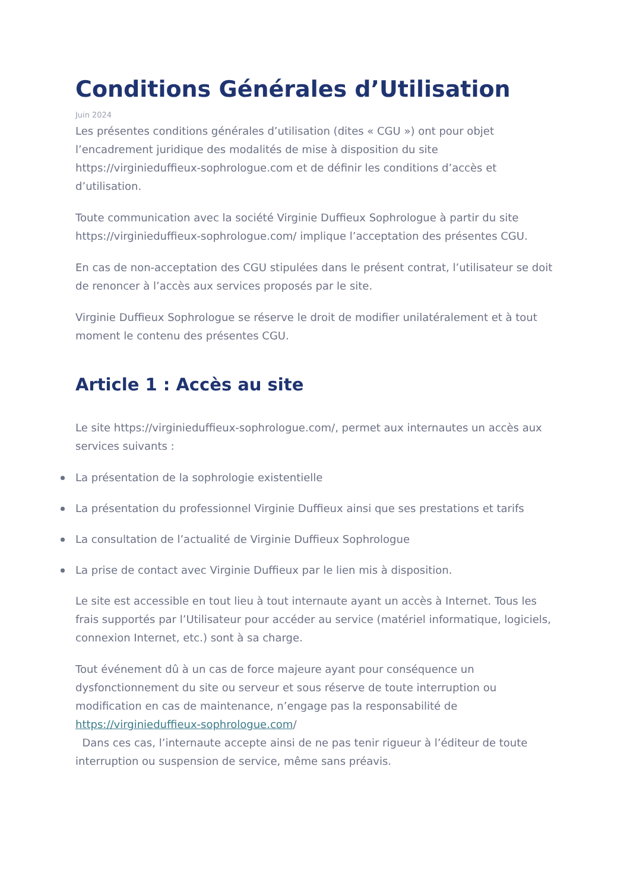Conditions Générales d’Utilisation
Juin 2024
Les présentes conditions générales d’utilisation (dites « CGU ») ont pour objet l’encadrement juridique des modalités de mise à disposition du site https://virginieduffieux-sophrologue.com et de définir les conditions d’accès et d’utilisation.
Toute communication avec la société Virginie Duffieux Sophrologue à partir du site https://virginieduffieux-sophrologue.com/ implique l’acceptation des présentes CGU.
En cas de non-acceptation des CGU stipulées dans le présent contrat, l’utilisateur se doit de renoncer à l’accès aux services proposés par le site.
Virginie Duffieux Sophrologue se réserve le droit de modifier unilatéralement et à tout moment le contenu des présentes CGU.
Article 1 : Accès au site
Le site https://virginieduffieux-sophrologue.com/, permet aux internautes un accès aux services suivants :
La présentation de la sophrologie existentielle
La présentation du professionnel Virginie Duffieux ainsi que ses prestations et tarifs
La consultation de l’actualité de Virginie Duffieux Sophrologue
La prise de contact avec Virginie Duffieux par le lien mis à disposition.
Le site est accessible en tout lieu à tout internaute ayant un accès à Internet. Tous les frais supportés par l’Utilisateur pour accéder au service (matériel informatique, logiciels, connexion Internet, etc.) sont à sa charge.
Tout événement dû à un cas de force majeure ayant pour conséquence un dysfonctionnement du site ou serveur et sous réserve de toute interruption ou modification en cas de maintenance, n’engage pas la responsabilité de https://virginieduffieux-sophrologue.com/
Dans ces cas, l’internaute accepte ainsi de ne pas tenir rigueur à l’éditeur de toute interruption ou suspension de service, même sans préavis.